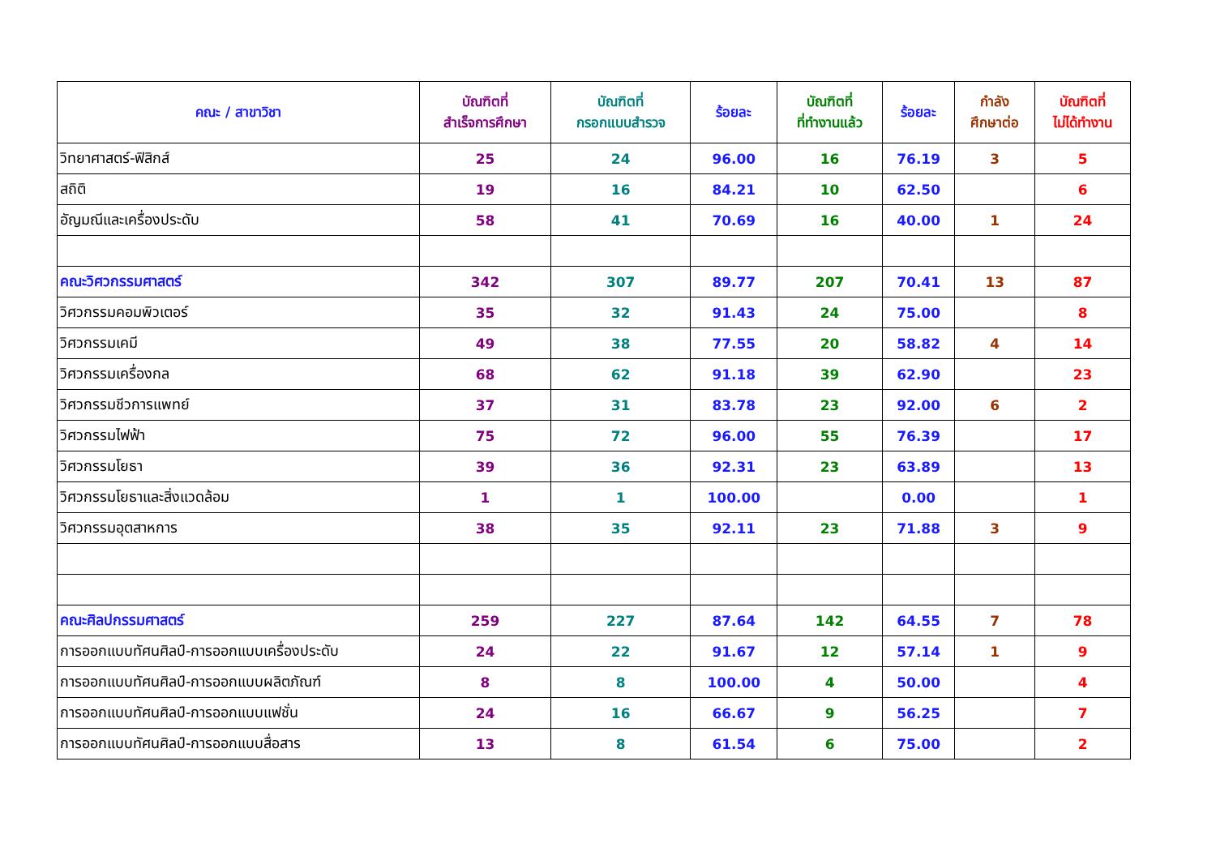| คณะ / สาขาวิชา | บัณฑิตที่ สำเร็จการศึกษา | บัณฑิตที่ กรอกแบบสำรวจ | ร้อยละ | บัณฑิตที่ ที่ทำงานแล้ว | ร้อยละ | กำลัง ศึกษาต่อ | บัณฑิตที่ ไม่ได้ทำงาน |
| --- | --- | --- | --- | --- | --- | --- | --- |
| วิทยาศาสตร์-ฟิสิกส์ | 25 | 24 | 96.00 | 16 | 76.19 | 3 | 5 |
| สถิติ | 19 | 16 | 84.21 | 10 | 62.50 | | 6 |
| อัญมณีและเครื่องประดับ | 58 | 41 | 70.69 | 16 | 40.00 | 1 | 24 |
| คณะวิศวกรรมศาสตร์ | 342 | 307 | 89.77 | 207 | 70.41 | 13 | 87 |
| วิศวกรรมคอมพิวเตอร์ | 35 | 32 | 91.43 | 24 | 75.00 | | 8 |
| วิศวกรรมเคมี | 49 | 38 | 77.55 | 20 | 58.82 | 4 | 14 |
| วิศวกรรมเครื่องกล | 68 | 62 | 91.18 | 39 | 62.90 | | 23 |
| วิศวกรรมชีวการแพทย์ | 37 | 31 | 83.78 | 23 | 92.00 | 6 | 2 |
| วิศวกรรมไฟฟ้า | 75 | 72 | 96.00 | 55 | 76.39 | | 17 |
| วิศวกรรมโยธา | 39 | 36 | 92.31 | 23 | 63.89 | | 13 |
| วิศวกรรมโยธาและสิ่งแวดล้อม | 1 | 1 | 100.00 | | 0.00 | | 1 |
| วิศวกรรมอุตสาหการ | 38 | 35 | 92.11 | 23 | 71.88 | 3 | 9 |
| คณะศิลปกรรมศาสตร์ | 259 | 227 | 87.64 | 142 | 64.55 | 7 | 78 |
| การออกแบบทัศนศิลป์-การออกแบบเครื่องประดับ | 24 | 22 | 91.67 | 12 | 57.14 | 1 | 9 |
| การออกแบบทัศนศิลป์-การออกแบบผลิตภัณฑ์ | 8 | 8 | 100.00 | 4 | 50.00 | | 4 |
| การออกแบบทัศนศิลป์-การออกแบบแฟชั่น | 24 | 16 | 66.67 | 9 | 56.25 | | 7 |
| การออกแบบทัศนศิลป์-การออกแบบสื่อสาร | 13 | 8 | 61.54 | 6 | 75.00 | | 2 |